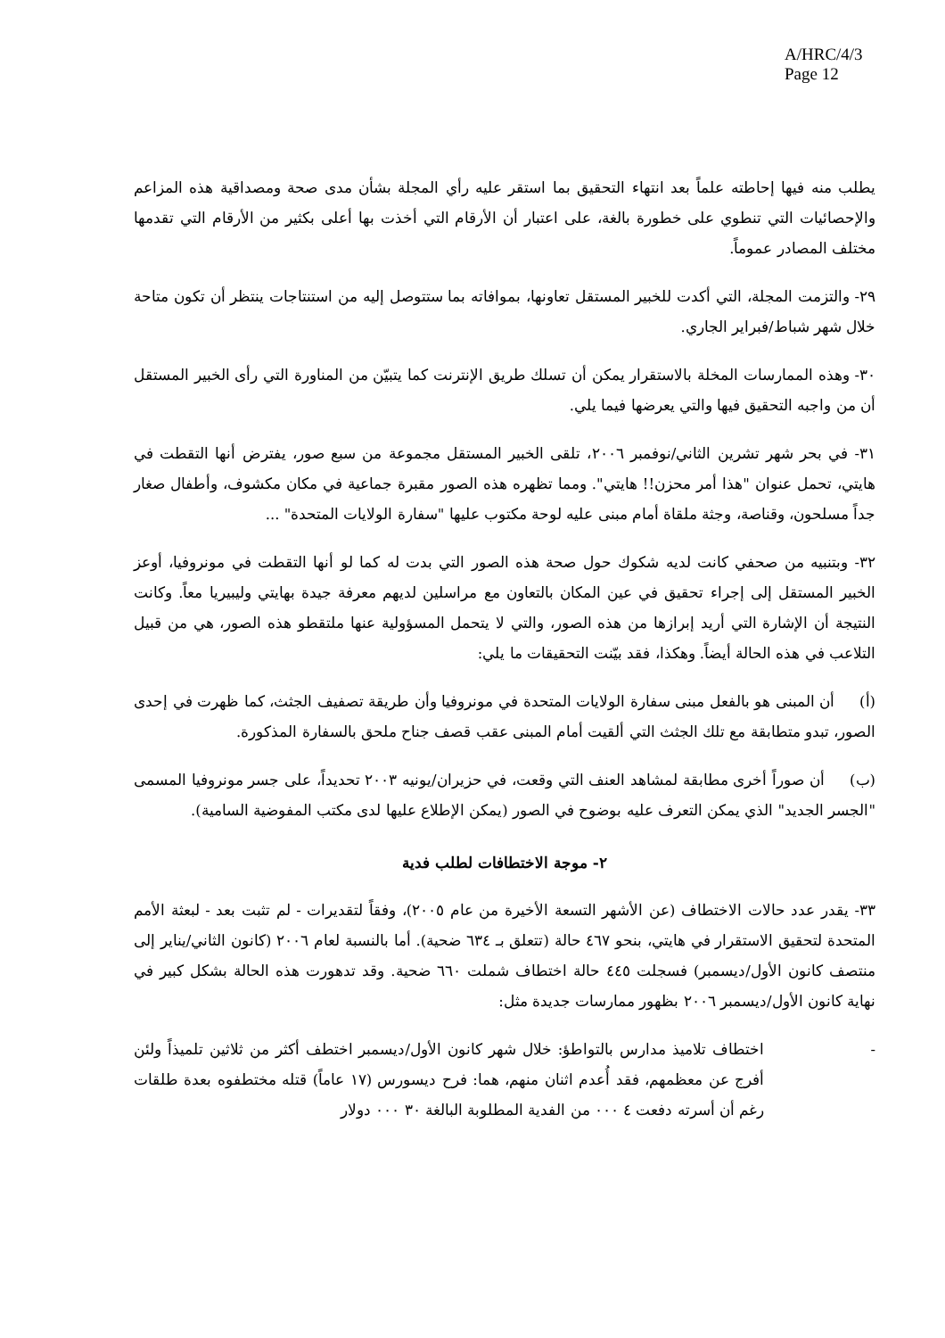A/HRC/4/3
Page 12
يطلب منه فيها إحاطته علماً بعد انتهاء التحقيق بما استقر عليه رأي المجلة بشأن مدى صحة ومصداقية هذه المزاعم والإحصائيات التي تنطوي على خطورة بالغة، على اعتبار أن الأرقام التي أخذت بها أعلى بكثير من الأرقام التي تقدمها مختلف المصادر عموماً.
٢٩- والتزمت المجلة، التي أكدت للخبير المستقل تعاونها، بموافاته بما ستتوصل إليه من استنتاجات ينتظر أن تكون متاحة خلال شهر شباط/فبراير الجاري.
٣٠- وهذه الممارسات المخلة بالاستقرار يمكن أن تسلك طريق الإنترنت كما يتبيّن من المناورة التي رأى الخبير المستقل أن من واجبه التحقيق فيها والتي يعرضها فيما يلي.
٣١- في بحر شهر تشرين الثاني/نوفمبر ٢٠٠٦، تلقى الخبير المستقل مجموعة من سبع صور، يفترض أنها التقطت في هايتي، تحمل عنوان "هذا أمر محزن!! هايتي". ومما تظهره هذه الصور مقبرة جماعية في مكان مكشوف، وأطفال صغار جداً مسلحون، وقناصة، وجثة ملقاة أمام مبنى عليه لوحة مكتوب عليها "سفارة الولايات المتحدة" ...
٣٢- وبتنبيه من صحفي كانت لديه شكوك حول صحة هذه الصور التي بدت له كما لو أنها التقطت في مونروفيا، أوعز الخبير المستقل إلى إجراء تحقيق في عين المكان بالتعاون مع مراسلين لديهم معرفة جيدة بهايتي وليبيريا معاً. وكانت النتيجة أن الإشارة التي أريد إبرازها من هذه الصور، والتي لا يتحمل المسؤولية عنها ملتقطو هذه الصور، هي من قبيل التلاعب في هذه الحالة أيضاً. وهكذا، فقد بيّنت التحقيقات ما يلي:
(أ) أن المبنى هو بالفعل مبنى سفارة الولايات المتحدة في مونروفيا وأن طريقة تصفيف الجثث، كما ظهرت في إحدى الصور، تبدو متطابقة مع تلك الجثث التي ألقيت أمام المبنى عقب قصف جناح ملحق بالسفارة المذكورة.
(ب) أن صوراً أخرى مطابقة لمشاهد العنف التي وقعت، في حزيران/يونيه ٢٠٠٣ تحديداً، على جسر مونروفيا المسمى "الجسر الجديد" الذي يمكن التعرف عليه بوضوح في الصور (يمكن الإطلاع عليها لدى مكتب المفوضية السامية).
٢- موجة الاختطافات لطلب فدية
٣٣- يقدر عدد حالات الاختطاف (عن الأشهر التسعة الأخيرة من عام ٢٠٠٥)، وفقاً لتقديرات - لم تثبت بعد - لبعثة الأمم المتحدة لتحقيق الاستقرار في هايتي، بنحو ٤٦٧ حالة (تتعلق بـ ٦٣٤ ضحية). أما بالنسبة لعام ٢٠٠٦ (كانون الثاني/يناير إلى منتصف كانون الأول/ديسمبر) فسجلت ٤٤٥ حالة اختطاف شملت ٦٦٠ ضحية. وقد تدهورت هذه الحالة بشكل كبير في نهاية كانون الأول/ديسمبر ٢٠٠٦ بظهور ممارسات جديدة مثل:
- اختطاف تلاميذ مدارس بالتواطؤ: خلال شهر كانون الأول/ديسمبر اختطف أكثر من ثلاثين تلميذاً ولئن أفرج عن معظمهم، فقد أُعدم اثنان منهم، هما: فرح ديسورس (١٧ عاماً) قتله مختطفوه بعدة طلقات رغم أن أسرته دفعت ٤ ٠٠٠ من الفدية المطلوبة البالغة ٣٠ ٠٠٠ دولار